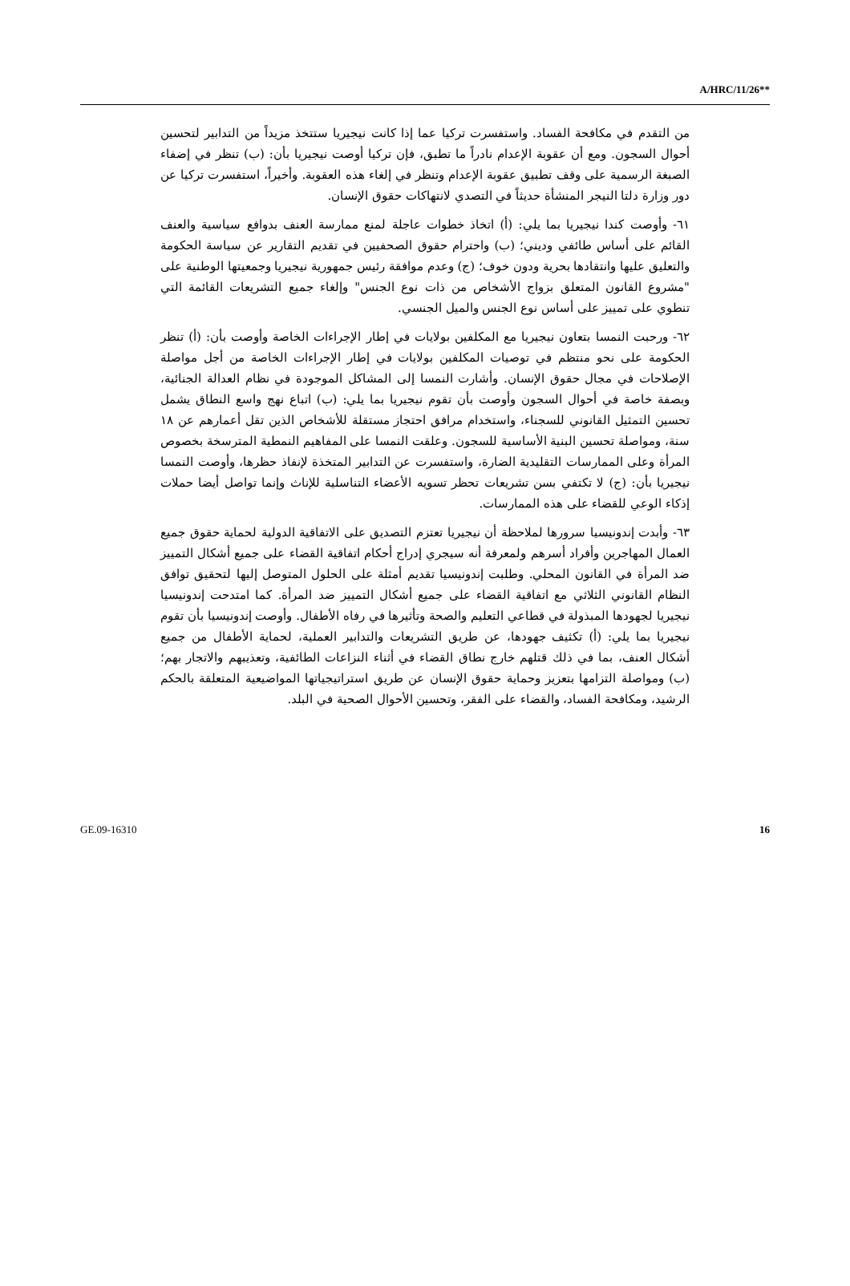A/HRC/11/26**
من التقدم في مكافحة الفساد. واستفسرت تركيا عما إذا كانت نيجيريا ستتخذ مزيداً من التدابير لتحسين أحوال السجون. ومع أن عقوبة الإعدام نادراً ما تطبق، فإن تركيا أوصت نيجيريا بأن: (ب) تنظر في إضفاء الصبغة الرسمية على وقف تطبيق عقوبة الإعدام وتنظر في إلغاء هذه العقوبة. وأخيراً، استفسرت تركيا عن دور وزارة دلتا النيجر المنشأة حديثاً في التصدي لانتهاكات حقوق الإنسان.
٦١- وأوصت كندا نيجيريا بما يلي: (أ) اتخاذ خطوات عاجلة لمنع ممارسة العنف بدوافع سياسية والعنف القائم على أساس طائفي وديني؛ (ب) واحترام حقوق الصحفيين في تقديم التقارير عن سياسة الحكومة والتعليق عليها وانتقادها بحرية ودون خوف؛ (ج) وعدم موافقة رئيس جمهورية نيجيريا وجمعيتها الوطنية على "مشروع القانون المتعلق بزواج الأشخاص من ذات نوع الجنس" وإلغاء جميع التشريعات القائمة التي تنطوي على تمييز على أساس نوع الجنس والميل الجنسي.
٦٢- ورحبت النمسا بتعاون نيجيريا مع المكلفين بولايات في إطار الإجراءات الخاصة وأوصت بأن: (أ) تنظر الحكومة على نحو منتظم في توصيات المكلفين بولايات في إطار الإجراءات الخاصة من أجل مواصلة الإصلاحات في مجال حقوق الإنسان. وأشارت النمسا إلى المشاكل الموجودة في نظام العدالة الجنائية، وبصفة خاصة في أحوال السجون وأوصت بأن تقوم نيجيريا بما يلي: (ب) اتباع نهج واسع النطاق يشمل تحسين التمثيل القانوني للسجناء، واستخدام مرافق احتجاز مستقلة للأشخاص الذين تقل أعمارهم عن ١٨ سنة، ومواصلة تحسين البنية الأساسية للسجون. وعلقت النمسا على المفاهيم النمطية المترسخة بخصوص المرأة وعلى الممارسات التقليدية الضارة، واستفسرت عن التدابير المتخذة لإنفاذ حظرها، وأوصت النمسا نيجيريا بأن: (ج) لا تكتفي بسن تشريعات تحظر تسويه الأعضاء التناسلية للإناث وإنما تواصل أيضا حملات إذكاء الوعي للقضاء على هذه الممارسات.
٦٣- وأبدت إندونيسيا سرورها لملاحظة أن نيجيريا تعتزم التصديق على الاتفاقية الدولية لحماية حقوق جميع العمال المهاجرين وأفراد أسرهم ولمعرفة أنه سيجري إدراج أحكام اتفاقية القضاء على جميع أشكال التمييز ضد المرأة في القانون المحلي. وطلبت إندونيسيا تقديم أمثلة على الحلول المتوصل إليها لتحقيق توافق النظام القانوني الثلاثي مع اتفاقية القضاء على جميع أشكال التمييز ضد المرأة. كما امتدحت إندونيسيا نيجيريا لجهودها المبذولة في قطاعي التعليم والصحة وتأثيرها في رفاه الأطفال. وأوصت إندونيسيا بأن تقوم نيجيريا بما يلي: (أ) تكثيف جهودها، عن طريق التشريعات والتدابير العملية، لحماية الأطفال من جميع أشكال العنف، بما في ذلك قتلهم خارج نطاق القضاء في أثناء النزاعات الطائفية، وتعذيبهم والاتجار بهم؛ (ب) ومواصلة التزامها بتعزيز وحماية حقوق الإنسان عن طريق استراتيجياتها المواضيعية المتعلقة بالحكم الرشيد، ومكافحة الفساد، والقضاء على الفقر، وتحسين الأحوال الصحية في البلد.
GE.09-16310 16